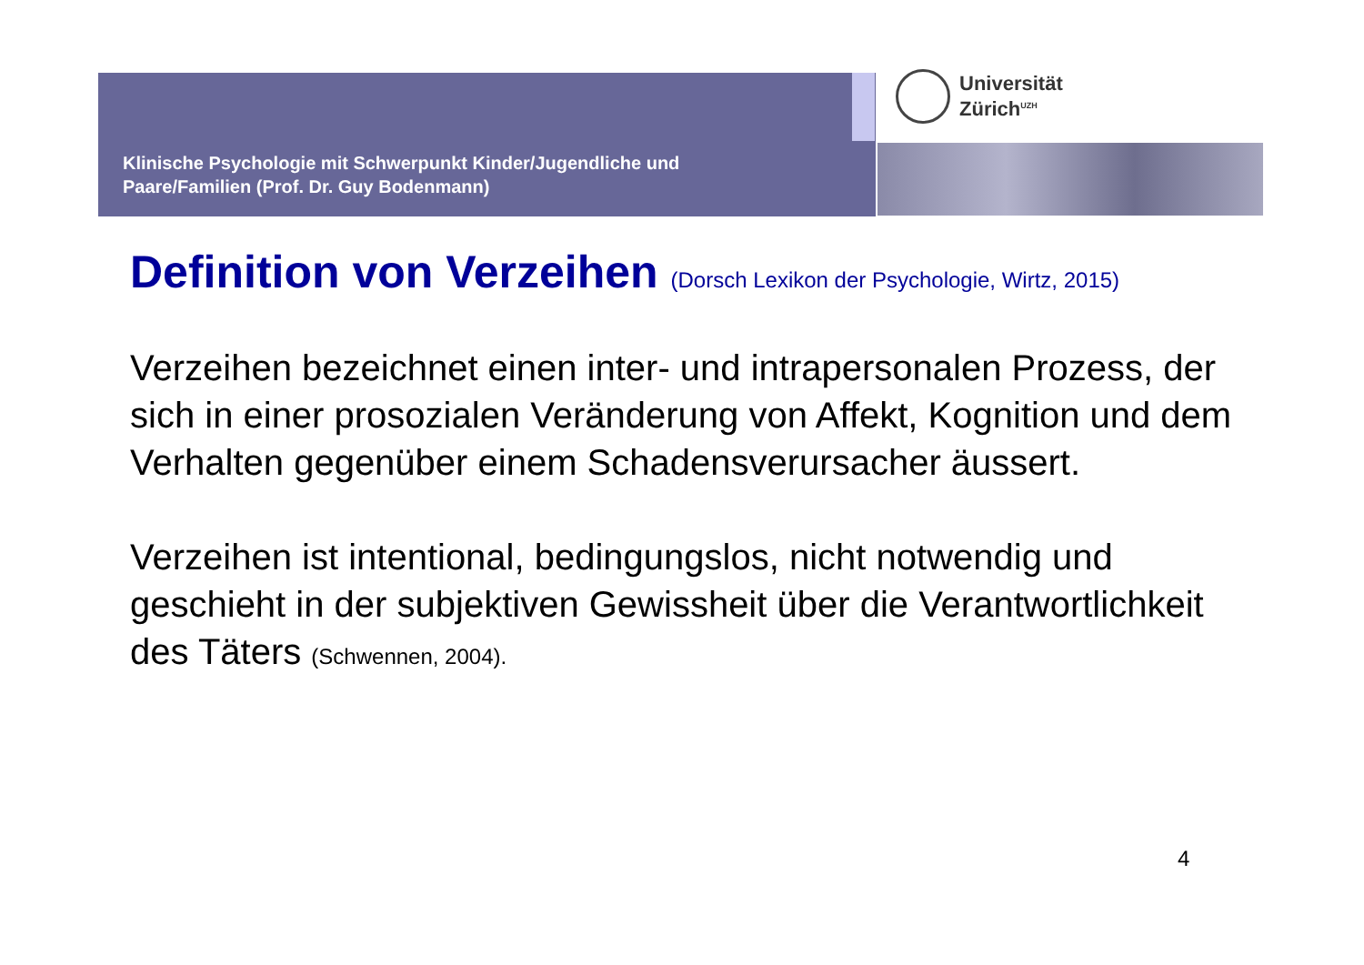Klinische Psychologie mit Schwerpunkt Kinder/Jugendliche und
Paare/Familien (Prof. Dr. Guy Bodenmann)
Universität
Zürich<sup>UZH</sup>
Definition von Verzeihen (Dorsch Lexikon der Psychologie, Wirtz, 2015)
Verzeihen bezeichnet einen inter- und intrapersonalen Prozess, der sich in einer prosozialen Veränderung von Affekt, Kognition und dem Verhalten gegenüber einem Schadensverursacher äussert.
Verzeihen ist intentional, bedingungslos, nicht notwendig und geschieht in der subjektiven Gewissheit über die Verantwortlichkeit des Täters (Schwennen, 2004).
4